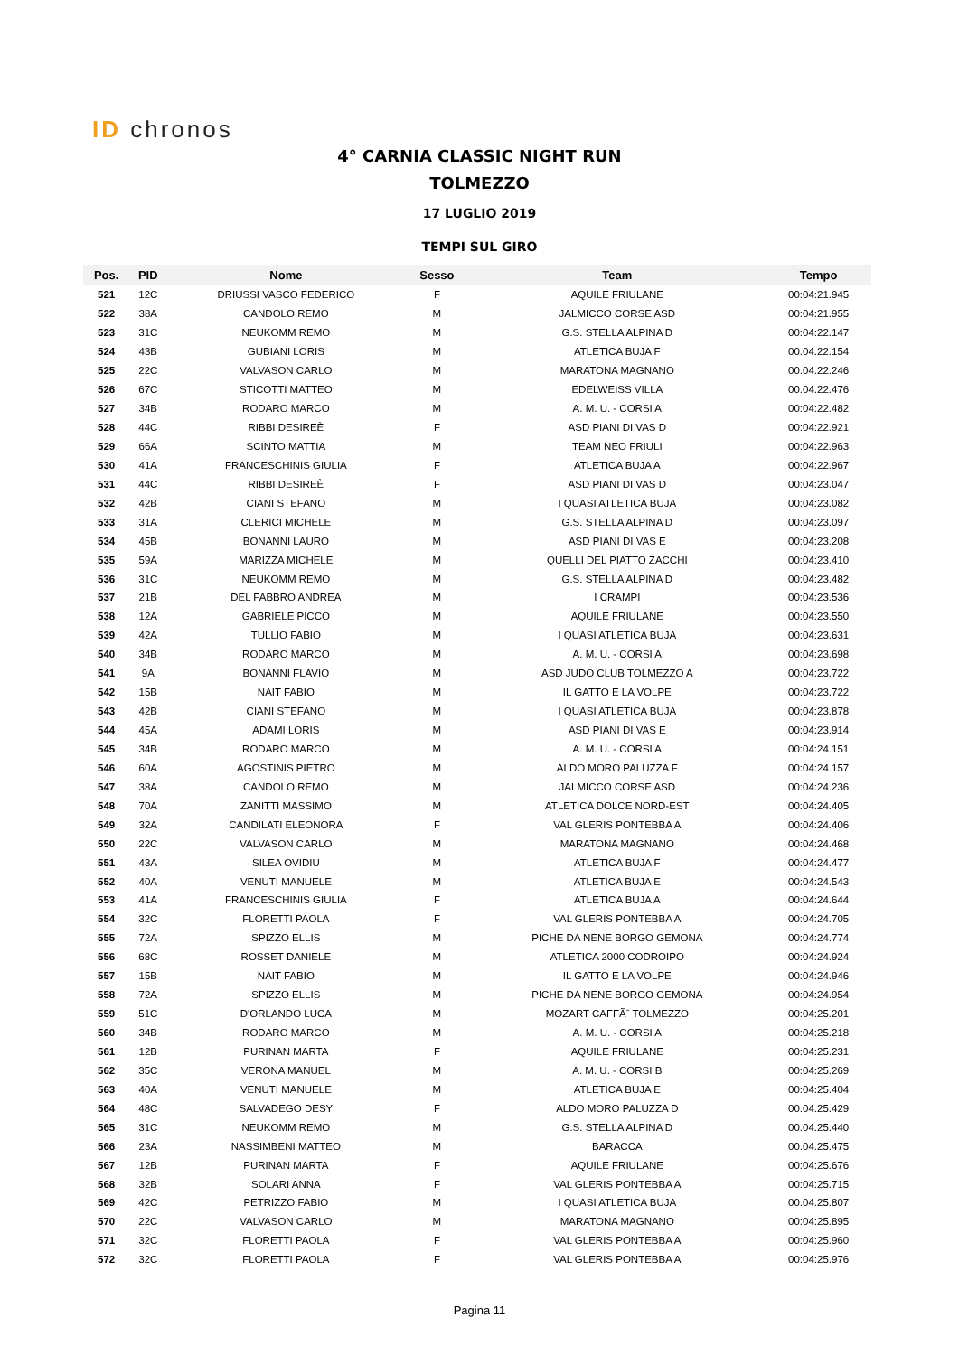ID chronos
4° CARNIA CLASSIC NIGHT RUN
TOLMEZZO
17 LUGLIO 2019
TEMPI SUL GIRO
| Pos. | PID | Nome | Sesso | Team | Tempo |
| --- | --- | --- | --- | --- | --- |
| 521 | 12C | DRIUSSI VASCO FEDERICO | F | AQUILE FRIULANE | 00:04:21.945 |
| 522 | 38A | CANDOLO REMO | M | JALMICCO CORSE ASD | 00:04:21.955 |
| 523 | 31C | NEUKOMM REMO | M | G.S. STELLA ALPINA D | 00:04:22.147 |
| 524 | 43B | GUBIANI LORIS | M | ATLETICA BUJA F | 00:04:22.154 |
| 525 | 22C | VALVASON CARLO | M | MARATONA MAGNANO | 00:04:22.246 |
| 526 | 67C | STICOTTI MATTEO | M | EDELWEISS VILLA | 00:04:22.476 |
| 527 | 34B | RODARO MARCO | M | A. M. U. - CORSI A | 00:04:22.482 |
| 528 | 44C | RIBBI DESIREÈ | F | ASD PIANI DI VAS D | 00:04:22.921 |
| 529 | 66A | SCINTO MATTIA | M | TEAM NEO FRIULI | 00:04:22.963 |
| 530 | 41A | FRANCESCHINIS GIULIA | F | ATLETICA BUJA A | 00:04:22.967 |
| 531 | 44C | RIBBI DESIREÈ | F | ASD PIANI DI VAS D | 00:04:23.047 |
| 532 | 42B | CIANI STEFANO | M | I QUASI ATLETICA BUJA | 00:04:23.082 |
| 533 | 31A | CLERICI MICHELE | M | G.S. STELLA ALPINA D | 00:04:23.097 |
| 534 | 45B | BONANNI LAURO | M | ASD PIANI DI VAS E | 00:04:23.208 |
| 535 | 59A | MARIZZA MICHELE | M | QUELLI DEL PIATTO ZACCHI | 00:04:23.410 |
| 536 | 31C | NEUKOMM REMO | M | G.S. STELLA ALPINA D | 00:04:23.482 |
| 537 | 21B | DEL FABBRO ANDREA | M | I CRAMPI | 00:04:23.536 |
| 538 | 12A | GABRIELE PICCO | M | AQUILE FRIULANE | 00:04:23.550 |
| 539 | 42A | TULLIO FABIO | M | I QUASI ATLETICA BUJA | 00:04:23.631 |
| 540 | 34B | RODARO MARCO | M | A. M. U. - CORSI A | 00:04:23.698 |
| 541 | 9A | BONANNI FLAVIO | M | ASD JUDO CLUB TOLMEZZO A | 00:04:23.722 |
| 542 | 15B | NAIT FABIO | M | IL GATTO E LA VOLPE | 00:04:23.722 |
| 543 | 42B | CIANI STEFANO | M | I QUASI ATLETICA BUJA | 00:04:23.878 |
| 544 | 45A | ADAMI LORIS | M | ASD PIANI DI VAS E | 00:04:23.914 |
| 545 | 34B | RODARO MARCO | M | A. M. U. - CORSI A | 00:04:24.151 |
| 546 | 60A | AGOSTINIS PIETRO | M | ALDO MORO PALUZZA F | 00:04:24.157 |
| 547 | 38A | CANDOLO REMO | M | JALMICCO CORSE ASD | 00:04:24.236 |
| 548 | 70A | ZANITTI MASSIMO | M | ATLETICA DOLCE NORD-EST | 00:04:24.405 |
| 549 | 32A | CANDILATI ELEONORA | F | VAL GLERIS PONTEBBA A | 00:04:24.406 |
| 550 | 22C | VALVASON CARLO | M | MARATONA MAGNANO | 00:04:24.468 |
| 551 | 43A | SILEA OVIDIU | M | ATLETICA BUJA F | 00:04:24.477 |
| 552 | 40A | VENUTI MANUELE | M | ATLETICA BUJA E | 00:04:24.543 |
| 553 | 41A | FRANCESCHINIS GIULIA | F | ATLETICA BUJA A | 00:04:24.644 |
| 554 | 32C | FLORETTI PAOLA | F | VAL GLERIS PONTEBBA A | 00:04:24.705 |
| 555 | 72A | SPIZZO ELLIS | M | PICHE DA NENE BORGO GEMONA | 00:04:24.774 |
| 556 | 68C | ROSSET DANIELE | M | ATLETICA 2000 CODROIPO | 00:04:24.924 |
| 557 | 15B | NAIT FABIO | M | IL GATTO E LA VOLPE | 00:04:24.946 |
| 558 | 72A | SPIZZO ELLIS | M | PICHE DA NENE BORGO GEMONA | 00:04:24.954 |
| 559 | 51C | D'ORLANDO LUCA | M | MOZART CAFFÃˆ TOLMEZZO | 00:04:25.201 |
| 560 | 34B | RODARO MARCO | M | A. M. U. - CORSI A | 00:04:25.218 |
| 561 | 12B | PURINAN MARTA | F | AQUILE FRIULANE | 00:04:25.231 |
| 562 | 35C | VERONA MANUEL | M | A. M. U. - CORSI B | 00:04:25.269 |
| 563 | 40A | VENUTI MANUELE | M | ATLETICA BUJA E | 00:04:25.404 |
| 564 | 48C | SALVADEGO DESY | F | ALDO MORO PALUZZA D | 00:04:25.429 |
| 565 | 31C | NEUKOMM REMO | M | G.S. STELLA ALPINA D | 00:04:25.440 |
| 566 | 23A | NASSIMBENI MATTEO | M | BARACCA | 00:04:25.475 |
| 567 | 12B | PURINAN MARTA | F | AQUILE FRIULANE | 00:04:25.676 |
| 568 | 32B | SOLARI ANNA | F | VAL GLERIS PONTEBBA A | 00:04:25.715 |
| 569 | 42C | PETRIZZO FABIO | M | I QUASI ATLETICA BUJA | 00:04:25.807 |
| 570 | 22C | VALVASON CARLO | M | MARATONA MAGNANO | 00:04:25.895 |
| 571 | 32C | FLORETTI PAOLA | F | VAL GLERIS PONTEBBA A | 00:04:25.960 |
| 572 | 32C | FLORETTI PAOLA | F | VAL GLERIS PONTEBBA A | 00:04:25.976 |
Pagina 11